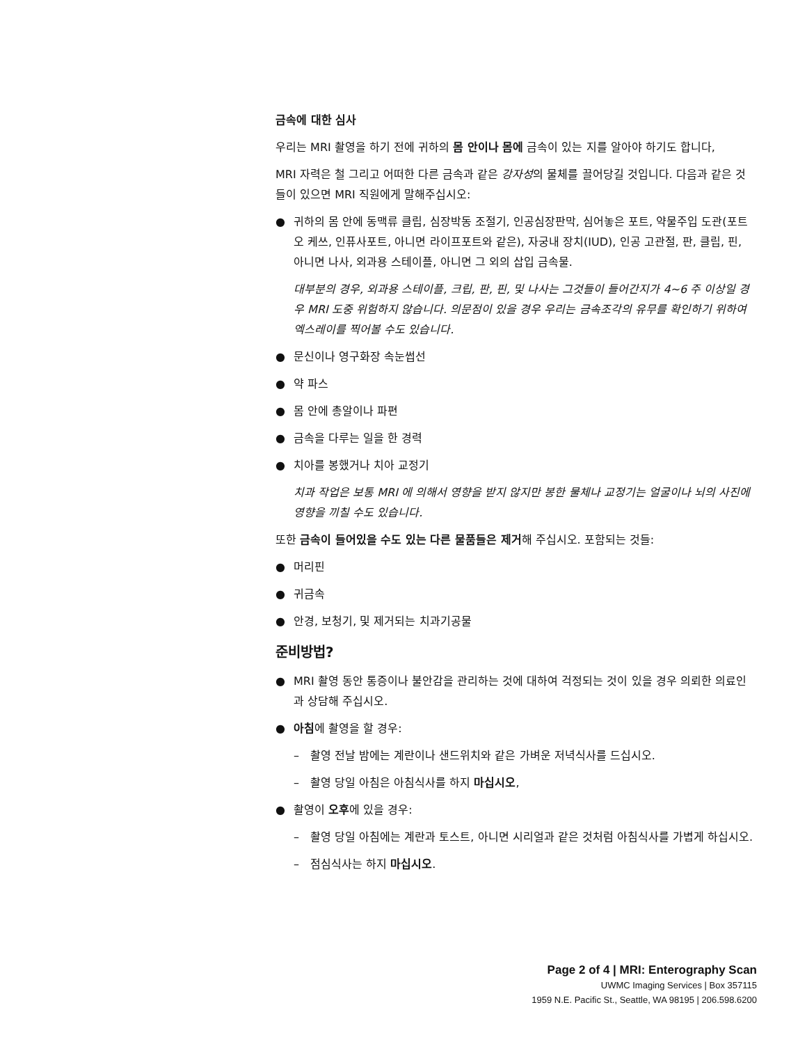금속에 대한 심사
우리는 MRI 촬영을 하기 전에 귀하의 몸 안이나 몸에 금속이 있는 지를 알아야 하기도 합니다,
MRI 자력은 철 그리고 어떠한 다른 금속과 같은 강자성의 물체를 끌어당길 것입니다. 다음과 같은 것들이 있으면 MRI 직원에게 말해주십시오:
● 귀하의 몸 안에 동맥류 클립, 심장박동 조절기, 인공심장판막, 심어놓은 포트, 약물주입 도관(포트오 케쓰, 인퓨사포트, 아니면 라이프포트와 같은), 자궁내 장치(IUD), 인공 고관절, 판, 클립, 핀, 아니면 나사, 외과용 스테이플, 아니면 그 외의 삽입 금속물.
대부분의 경우, 외과용 스테이플, 크립, 판, 핀, 및 나사는 그것들이 들어간지가 4~6 주 이상일 경우 MRI 도중 위험하지 않습니다. 의문점이 있을 경우 우리는 금속조각의 유무를 확인하기 위하여 엑스레이를 찍어볼 수도 있습니다.
● 문신이나 영구화장 속눈썹선
● 약 파스
● 몸 안에 총알이나 파편
● 금속을 다루는 일을 한 경력
● 치아를 봉했거나 치아 교정기
치과 작업은 보통 MRI 에 의해서 영향을 받지 않지만 봉한 물체나 교정기는 얼굴이나 뇌의 사진에 영향을 끼칠 수도 있습니다.
또한 금속이 들어있을 수도 있는 다른 물품들은 제거해 주십시오. 포함되는 것들:
● 머리핀
● 귀금속
● 안경, 보청기, 및 제거되는 치과기공물
준비방법?
● MRI 촬영 동안 통증이나 불안감을 관리하는 것에 대하여 걱정되는 것이 있을 경우 의뢰한 의료인과 상담해 주십시오.
● 아침에 촬영을 할 경우:
– 촬영 전날 밤에는 계란이나 샌드위치와 같은 가벼운 저녁식사를 드십시오.
– 촬영 당일 아침은 아침식사를 하지 마십시오,
● 촬영이 오후에 있을 경우:
– 촬영 당일 아침에는 계란과 토스트, 아니면 시리얼과 같은 것처럼 아침식사를 가볍게 하십시오.
– 점심식사는 하지 마십시오.
Page 2 of 4 | MRI: Enterography Scan
UWMC Imaging Services | Box 357115
1959 N.E. Pacific St., Seattle, WA 98195 | 206.598.6200